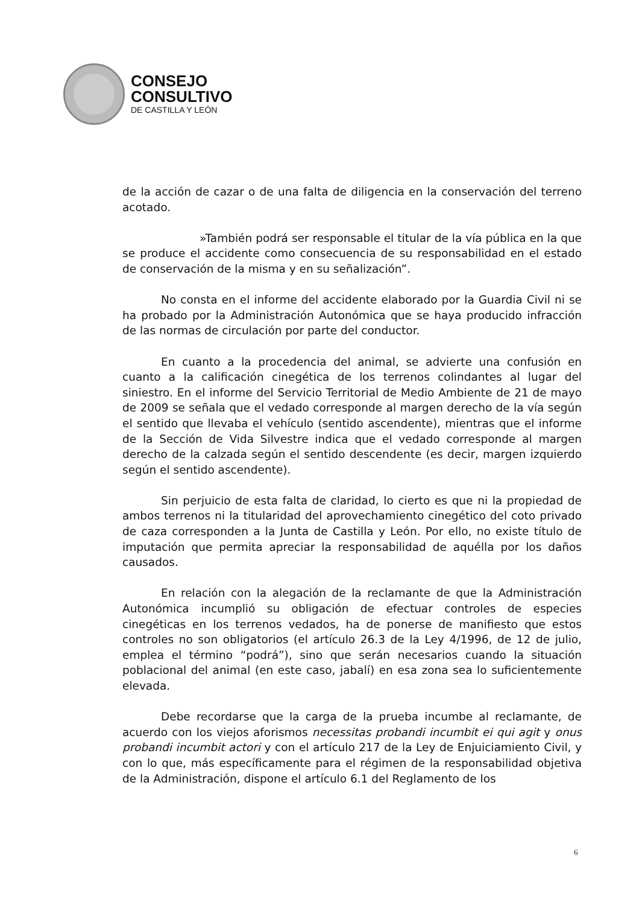CONSEJO
CONSULTIVO
DE CASTILLA Y LEÓN
de la acción de cazar o de una falta de diligencia en la conservación del terreno acotado.
»También podrá ser responsable el titular de la vía pública en la que se produce el accidente como consecuencia de su responsabilidad en el estado de conservación de la misma y en su señalización”.
No consta en el informe del accidente elaborado por la Guardia Civil ni se ha probado por la Administración Autonómica que se haya producido infracción de las normas de circulación por parte del conductor.
En cuanto a la procedencia del animal, se advierte una confusión en cuanto a la calificación cinegética de los terrenos colindantes al lugar del siniestro. En el informe del Servicio Territorial de Medio Ambiente de 21 de mayo de 2009 se señala que el vedado corresponde al margen derecho de la vía según el sentido que llevaba el vehículo (sentido ascendente), mientras que el informe de la Sección de Vida Silvestre indica que el vedado corresponde al margen derecho de la calzada según el sentido descendente (es decir, margen izquierdo según el sentido ascendente).
Sin perjuicio de esta falta de claridad, lo cierto es que ni la propiedad de ambos terrenos ni la titularidad del aprovechamiento cinegético del coto privado de caza corresponden a la Junta de Castilla y León. Por ello, no existe título de imputación que permita apreciar la responsabilidad de aquélla por los daños causados.
En relación con la alegación de la reclamante de que la Administración Autonómica incumplió su obligación de efectuar controles de especies cinegéticas en los terrenos vedados, ha de ponerse de manifiesto que estos controles no son obligatorios (el artículo 26.3 de la Ley 4/1996, de 12 de julio, emplea el término “podrá”), sino que serán necesarios cuando la situación poblacional del animal (en este caso, jabalí) en esa zona sea lo suficientemente elevada.
Debe recordarse que la carga de la prueba incumbe al reclamante, de acuerdo con los viejos aforismos necessitas probandi incumbit ei qui agit y onus probandi incumbit actori y con el artículo 217 de la Ley de Enjuiciamiento Civil, y con lo que, más específicamente para el régimen de la responsabilidad objetiva de la Administración, dispone el artículo 6.1 del Reglamento de los
6